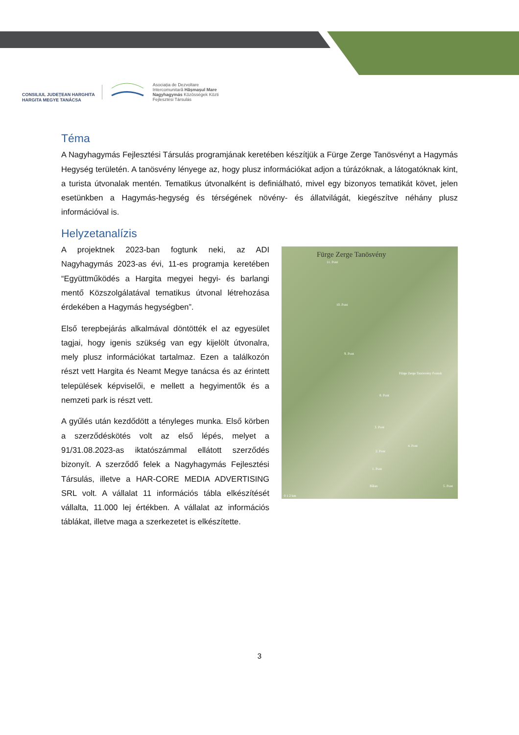CONSILIUL JUDEȚEAN HARGHITA
HARGITA MEGYE TANÁCSA
Asociația de Dezvoltare
Intercomunitară Hășmașul Mare
Nagyhagymás Közösségek Közti
Fejlesztési Társulás
Téma
A Nagyhagymás Fejlesztési Társulás programjának keretében készítjük a Fürge Zerge Tanösvényt a Hagymás Hegység területén. A tanösvény lényege az, hogy plusz információkat adjon a túrázóknak, a látogatóknak kint, a turista útvonalak mentén. Tematikus útvonalként is definiálható, mivel egy bizonyos tematikát követ, jelen esetünkben a Hagymás-hegység és térségének növény- és állatvilágát, kiegészítve néhány plusz információval is.
Helyzetanalízis
Fürge Zerge Tanösvény
11. Pont
10. Pont
9. Pont
Fürge Zerge Tanösvény Pontok
8. Pont
3. Pont
4. Pont
2. Pont
1. Pont
Bălan 5. Pont
0 1 2 km
A projektnek 2023-ban fogtunk neki, az ADI Nagyhagymás 2023-as évi, 11-es programja keretében “Együttműködés a Hargita megyei hegyi- és barlangi mentő Közszolgálatával tematikus útvonal létrehozása érdekében a Hagymás hegységben”.
Első terepbejárás alkalmával döntötték el az egyesület tagjai, hogy igenis szükség van egy kijelölt útvonalra, mely plusz információkat tartalmaz. Ezen a találkozón részt vett Hargita és Neamt Megye tanácsa és az érintett települések képviselői, e mellett a hegyimentők és a nemzeti park is részt vett.
A gyűlés után kezdődött a tényleges munka. Első körben a szerződéskötés volt az első lépés, melyet a 91/31.08.2023-as iktatószámmal ellátott szerződés bizonyít. A szerződő felek a Nagyhagymás Fejlesztési Társulás, illetve a HAR-CORE MEDIA ADVERTISING SRL volt. A vállalat 11 információs tábla elkészítését vállalta, 11.000 lej értékben. A vállalat az információs táblákat, illetve maga a szerkezetet is elkészítette.
3